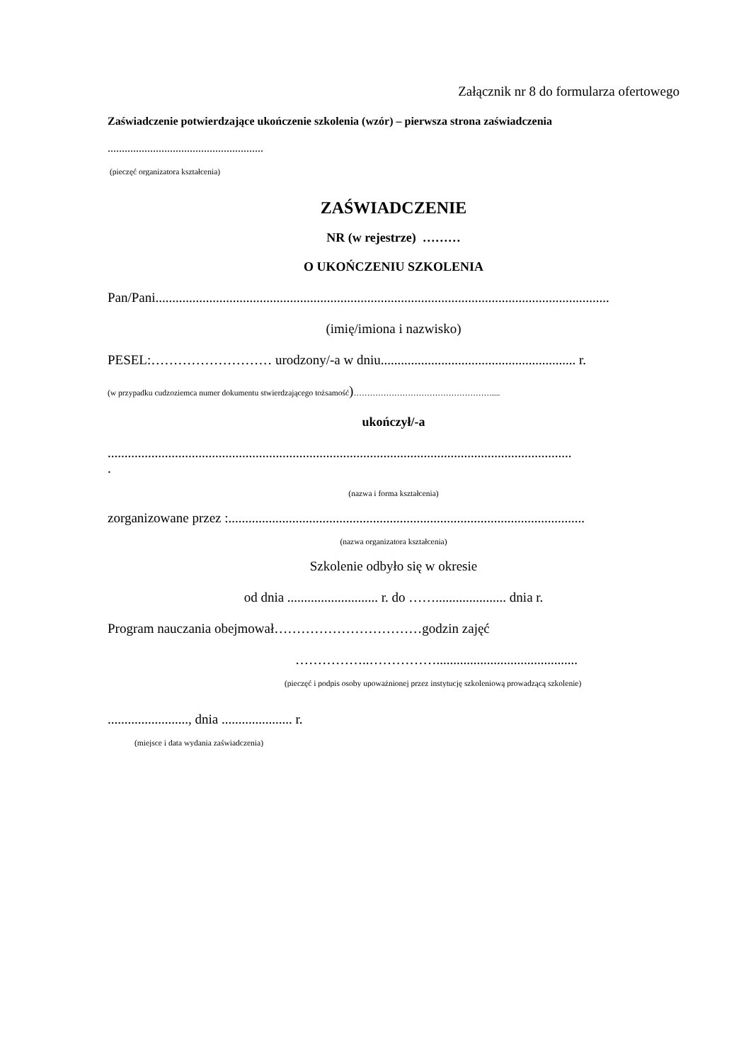Załącznik nr 8 do formularza ofertowego
Zaświadczenie potwierdzające ukończenie szkolenia (wzór) – pierwsza strona zaświadczenia
.......................................................
(pieczęć organizatora kształcenia)
ZAŚWIADCZENIE
NR (w rejestrze) ………
O UKOŃCZENIU SZKOLENIA
Pan/Pani.......................................................................................................................................
(imię/imiona i nazwisko)
PESEL:……………………… urodzony/-a w dniu.......................................................... r.
(w przypadku cudzoziemca numer dokumentu stwierdzającego tożsamość)……………………………………………....
ukończył/-a
..........................................................................................................................................
.
(nazwa i forma kształcenia)
zorganizowane przez :..........................................................................................................
(nazwa organizatora kształcenia)
Szkolenie odbyło się w okresie
od dnia ........................... r. do ……..................... dnia r.
Program nauczania obejmował……………………………godzin zajęć
……………..……………..........................................
(pieczęć i podpis osoby upoważnionej przez instytucję szkoleniową prowadzącą szkolenie)
........................, dnia ..................... r.
(miejsce i data wydania zaświadczenia)